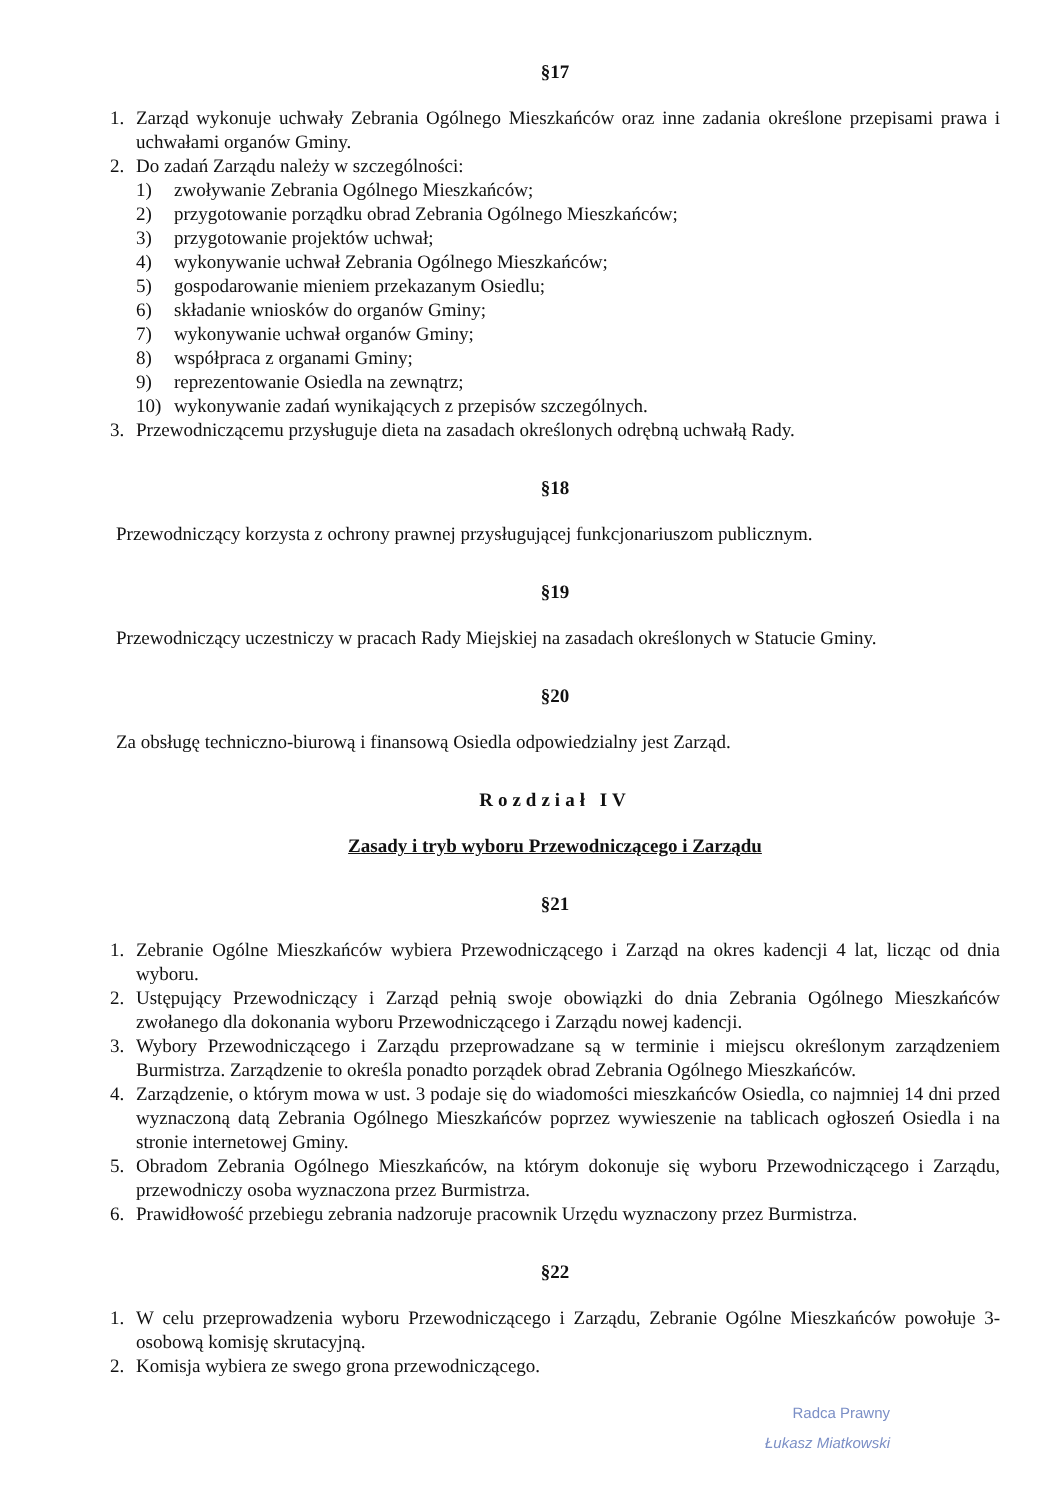§17
1. Zarząd wykonuje uchwały Zebrania Ogólnego Mieszkańców oraz inne zadania określone przepisami prawa i uchwałami organów Gminy.
2. Do zadań Zarządu należy w szczególności:
1) zwoływanie Zebrania Ogólnego Mieszkańców;
2) przygotowanie porządku obrad Zebrania Ogólnego Mieszkańców;
3) przygotowanie projektów uchwał;
4) wykonywanie uchwał Zebrania Ogólnego Mieszkańców;
5) gospodarowanie mieniem przekazanym Osiedlu;
6) składanie wniosków do organów Gminy;
7) wykonywanie uchwał organów Gminy;
8) współpraca z organami Gminy;
9) reprezentowanie Osiedla na zewnątrz;
10) wykonywanie zadań wynikających z przepisów szczególnych.
3. Przewodniczącemu przysługuje dieta na zasadach określonych odrębną uchwałą Rady.
§18
Przewodniczący korzysta z ochrony prawnej przysługującej funkcjonariuszom publicznym.
§19
Przewodniczący uczestniczy w pracach Rady Miejskiej na zasadach określonych w Statucie Gminy.
§20
Za obsługę techniczno-biurową i finansową Osiedla odpowiedzialny jest Zarząd.
Rozdział IV
Zasady i tryb wyboru Przewodniczącego i Zarządu
§21
1. Zebranie Ogólne Mieszkańców wybiera Przewodniczącego i Zarząd na okres kadencji 4 lat, licząc od dnia wyboru.
2. Ustępujący Przewodniczący i Zarząd pełnią swoje obowiązki do dnia Zebrania Ogólnego Mieszkańców zwołanego dla dokonania wyboru Przewodniczącego i Zarządu nowej kadencji.
3. Wybory Przewodniczącego i Zarządu przeprowadzane są w terminie i miejscu określonym zarządzeniem Burmistrza. Zarządzenie to określa ponadto porządek obrad Zebrania Ogólnego Mieszkańców.
4. Zarządzenie, o którym mowa w ust. 3 podaje się do wiadomości mieszkańców Osiedla, co najmniej 14 dni przed wyznaczoną datą Zebrania Ogólnego Mieszkańców poprzez wywieszenie na tablicach ogłoszeń Osiedla i na stronie internetowej Gminy.
5. Obradom Zebrania Ogólnego Mieszkańców, na którym dokonuje się wyboru Przewodniczącego i Zarządu, przewodniczy osoba wyznaczona przez Burmistrza.
6. Prawidłowość przebiegu zebrania nadzoruje pracownik Urzędu wyznaczony przez Burmistrza.
§22
1. W celu przeprowadzenia wyboru Przewodniczącego i Zarządu, Zebranie Ogólne Mieszkańców powołuje 3-osobową komisję skrutacyjną.
2. Komisja wybiera ze swego grona przewodniczącego.
Radca Prawny
Łukasz Miatkowski